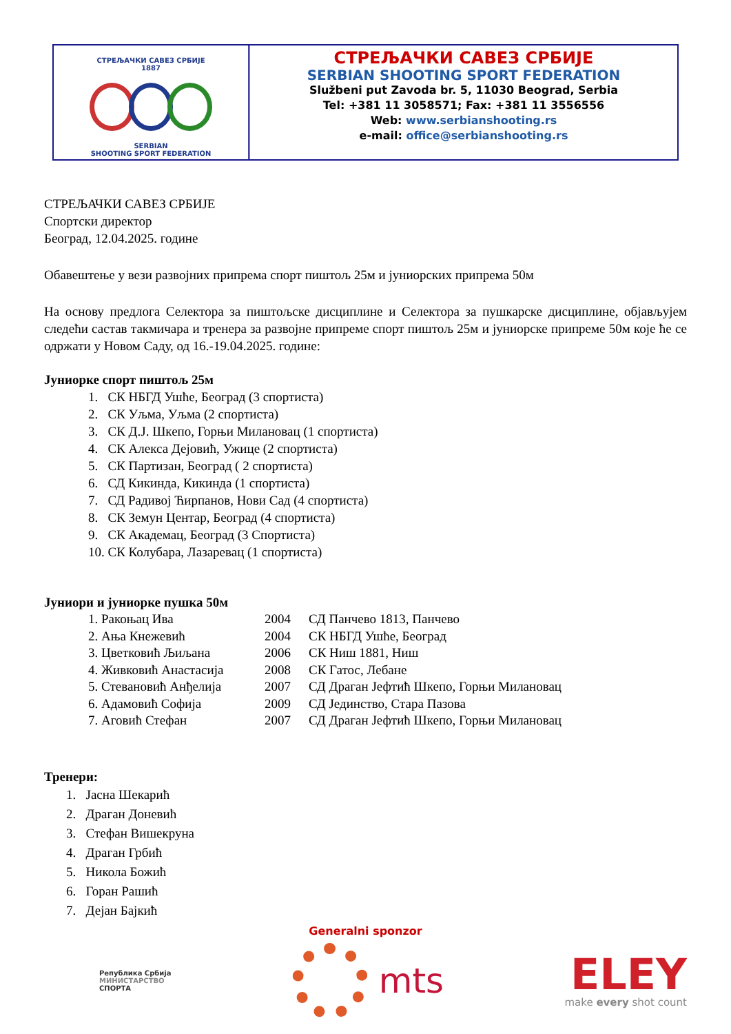СТРЕЉАЧКИ САВЕЗ СРБИЈЕ
1887
SERBIAN
SHOOTING SPORT FEDERATION
СТРЕЉАЧКИ САВЕЗ СРБИЈЕ
SERBIAN SHOOTING SPORT FEDERATION
Službeni put Zavoda br. 5, 11030 Beograd, Serbia
Tel: +381 11 3058571; Fax: +381 11 3556556
Web: www.serbianshooting.rs
e-mail: office@serbianshooting.rs
СТРЕЉАЧКИ САВЕЗ СРБИЈЕ
Спортски директор
Београд, 12.04.2025. године
Обавештење у вези развојних припрема спорт пиштољ 25м и јуниорских припрема 50м
На основу предлога Селектора за пиштољске дисциплине и Селектора за пушкарске дисциплине, објављујем следећи састав такмичара и тренера за развојне припреме спорт пиштољ 25м и јуниорске припреме 50м које ће се одржати у Новом Саду, од 16.-19.04.2025. године:
Јуниорке спорт пиштољ 25м
1. СК НБГД Ушће, Београд (3 спортиста)
2. СК Уљма, Уљма (2 спортиста)
3. СК Д.Ј. Шкепо, Горњи Милановац (1 спортиста)
4. СК Алекса Дејовић, Ужице (2 спортиста)
5. СК Партизан, Београд ( 2 спортиста)
6. СД Кикинда, Кикинда (1 спортиста)
7. СД Радивој Ћирпанов, Нови Сад (4 спортиста)
8. СК Земун Центар, Београд (4 спортиста)
9. СК Академац, Београд (3 Спортиста)
10. СК Колубара, Лазаревац (1 спортиста)
Јуниори и јуниорке пушка 50м
| 1. Ракоњац Ива | 2004 | СД Панчево 1813, Панчево |
| 2. Ања Кнежевић | 2004 | СК НБГД Ушће, Београд |
| 3. Цветковић Љиљана | 2006 | СК Ниш 1881, Ниш |
| 4. Живковић Анастасија | 2008 | СК Гатос, Лебане |
| 5. Стевановић Анђелија | 2007 | СД Драган Јефтић Шкепо, Горњи Милановац |
| 6. Адамовић Софија | 2009 | СД Јединство, Стара Пазова |
| 7. Аговић Стефан | 2007 | СД Драган Јефтић Шкепо, Горњи Милановац |
Тренери:
1. Јасна Шекарић
2. Драган Доневић
3. Стефан Вишекруна
4. Драган Грбић
5. Никола Божић
6. Горан Рашић
7. Дејан Бајкић
Generalni sponzor
Република Србија
МИНИСТАРСТВО
СПОРТА
mts
ELEY
make every shot count